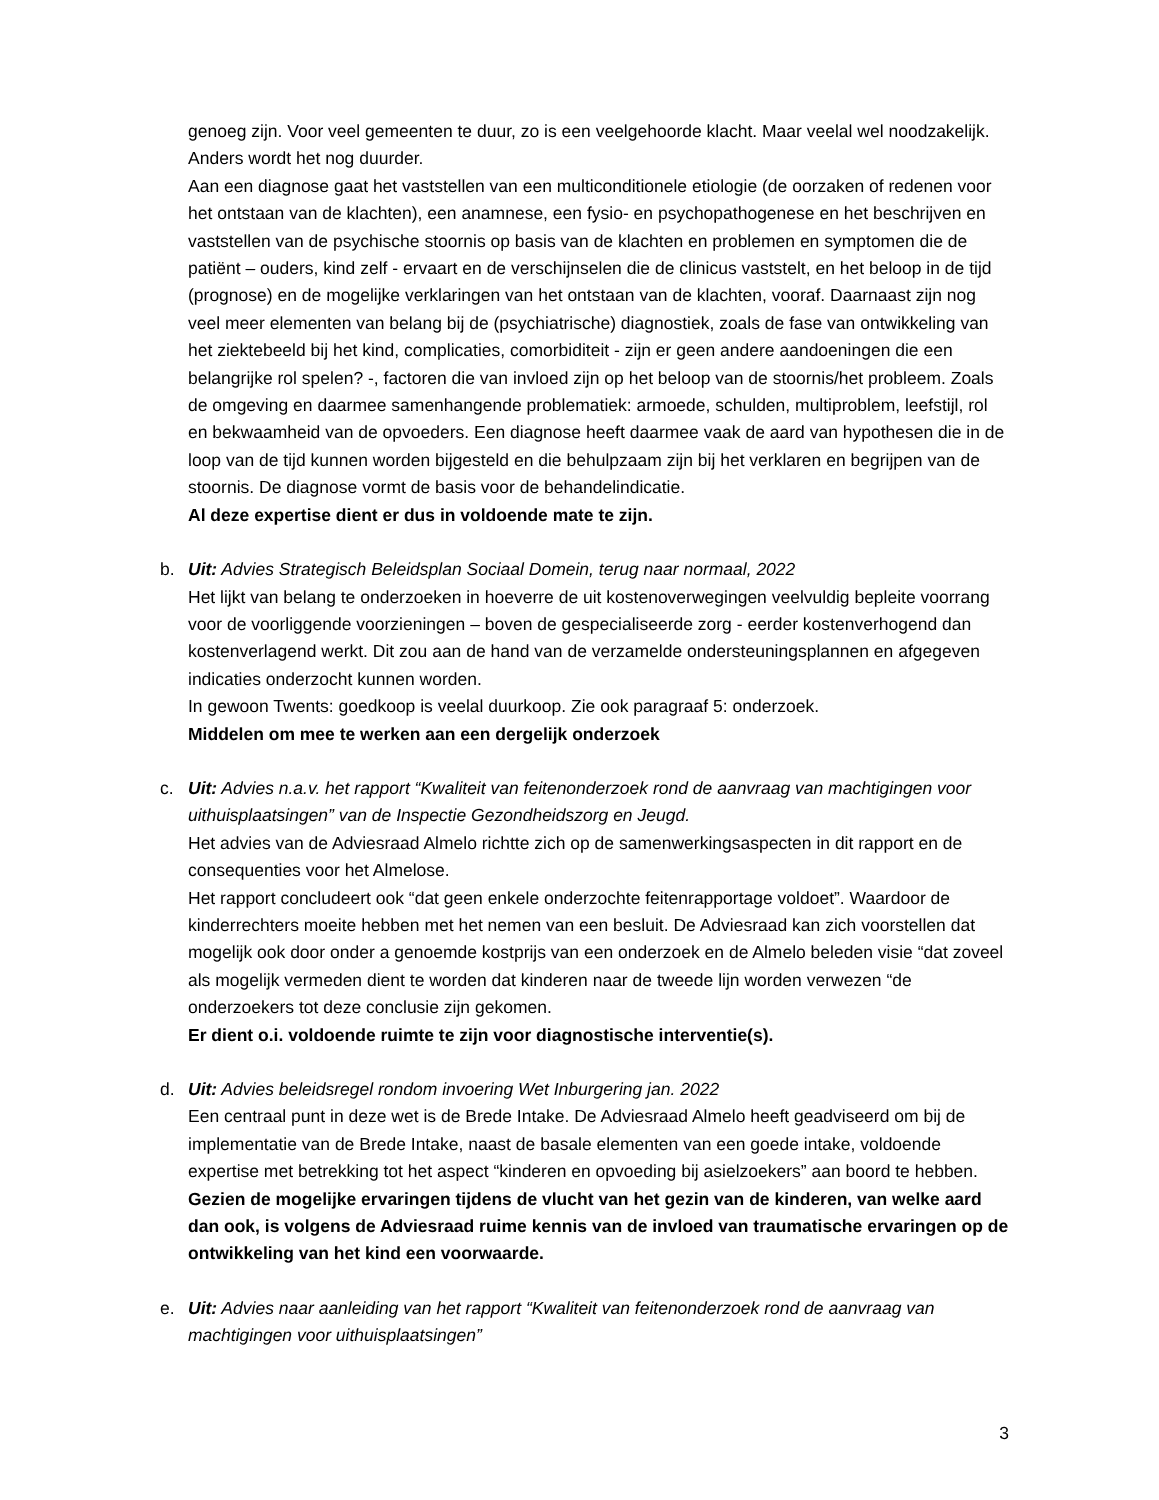genoeg zijn. Voor veel gemeenten te duur, zo is een veelgehoorde klacht. Maar veelal wel noodzakelijk. Anders wordt het nog duurder.
Aan een diagnose gaat het vaststellen van een multiconditionele etiologie (de oorzaken of redenen voor het ontstaan van de klachten), een anamnese, een fysio- en psychopathogenese en het beschrijven en vaststellen van de psychische stoornis op basis van de klachten en problemen en symptomen die de patiënt – ouders, kind zelf - ervaart en de verschijnselen die de clinicus vaststelt, en het beloop in de tijd (prognose) en de mogelijke verklaringen van het ontstaan van de klachten, vooraf. Daarnaast zijn nog veel meer elementen van belang bij de (psychiatrische) diagnostiek, zoals de fase van ontwikkeling van het ziektebeeld bij het kind, complicaties, comorbiditeit - zijn er geen andere aandoeningen die een belangrijke rol spelen? -, factoren die van invloed zijn op het beloop van de stoornis/het probleem. Zoals de omgeving en daarmee samenhangende problematiek: armoede, schulden, multiproblem, leefstijl, rol en bekwaamheid van de opvoeders. Een diagnose heeft daarmee vaak de aard van hypothesen die in de loop van de tijd kunnen worden bijgesteld en die behulpzaam zijn bij het verklaren en begrijpen van de stoornis. De diagnose vormt de basis voor de behandelindicatie.
Al deze expertise dient er dus in voldoende mate te zijn.
b. Uit: Advies Strategisch Beleidsplan Sociaal Domein, terug naar normaal, 2022
Het lijkt van belang te onderzoeken in hoeverre de uit kostenoverwegingen veelvuldig bepleite voorrang voor de voorliggende voorzieningen – boven de gespecialiseerde zorg - eerder kostenverhogend dan kostenverlagend werkt. Dit zou aan de hand van de verzamelde ondersteuningsplannen en afgegeven indicaties onderzocht kunnen worden.
In gewoon Twents: goedkoop is veelal duurkoop. Zie ook paragraaf 5: onderzoek.
Middelen om mee te werken aan een dergelijk onderzoek
c. Uit: Advies n.a.v. het rapport “Kwaliteit van feitenonderzoek rond de aanvraag van machtigingen voor uithuisplaatsingen” van de Inspectie Gezondheidszorg en Jeugd.
Het advies van de Adviesraad Almelo richtte zich op de samenwerkingsaspecten in dit rapport en de consequenties voor het Almelose.
Het rapport concludeert ook “dat geen enkele onderzochte feitenrapportage voldoet”. Waardoor de kinderrechters moeite hebben met het nemen van een besluit. De Adviesraad kan zich voorstellen dat mogelijk ook door onder a genoemde kostprijs van een onderzoek en de Almelo beleden visie “dat zoveel als mogelijk vermeden dient te worden dat kinderen naar de tweede lijn worden verwezen “de onderzoekers tot deze conclusie zijn gekomen.
Er dient o.i. voldoende ruimte te zijn voor diagnostische interventie(s).
d. Uit: Advies beleidsregel rondom invoering Wet Inburgering jan. 2022
Een centraal punt in deze wet is de Brede Intake. De Adviesraad Almelo heeft geadviseerd om bij de implementatie van de Brede Intake, naast de basale elementen van een goede intake, voldoende expertise met betrekking tot het aspect “kinderen en opvoeding bij asielzoekers” aan boord te hebben. Gezien de mogelijke ervaringen tijdens de vlucht van het gezin van de kinderen, van welke aard dan ook, is volgens de Adviesraad ruime kennis van de invloed van traumatische ervaringen op de ontwikkeling van het kind een voorwaarde.
e. Uit: Advies naar aanleiding van het rapport “Kwaliteit van feitenonderzoek rond de aanvraag van machtigingen voor uithuisplaatsingen”
3